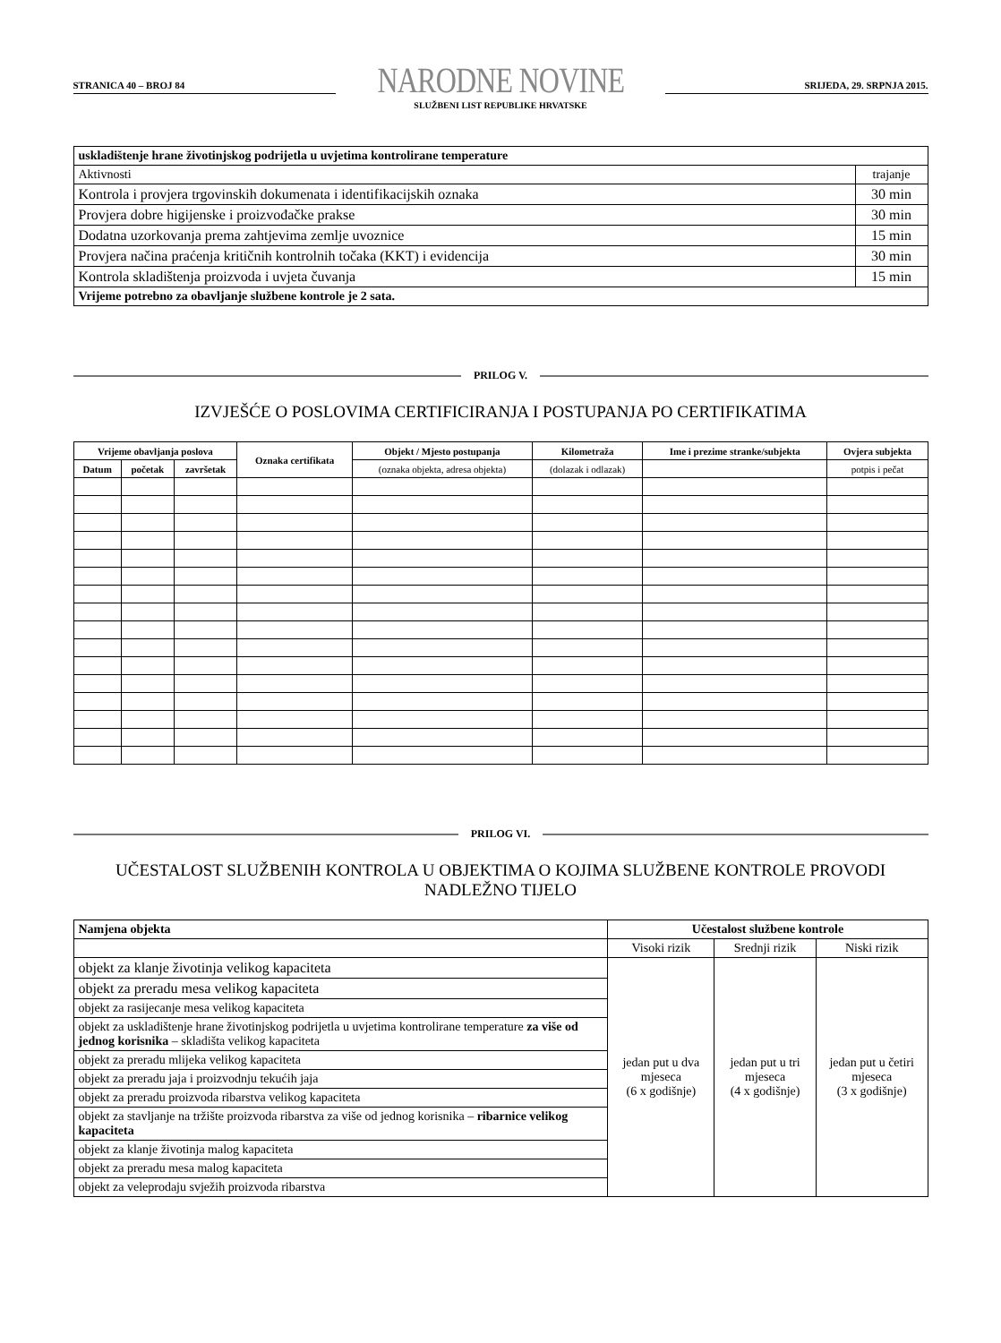STRANICA 40 – BROJ 84
NARODNE NOVINE
SLUŽBENI LIST REPUBLIKE HRVATSKE
SRIJEDA, 29. SRPNJA 2015.
| uskladištenje hrane životinjskog podrijetla u uvjetima kontrolirane temperature | |
| Aktivnosti | trajanje |
| Kontrola i provjera trgovinskih dokumenata i identifikacijskih oznaka | 30 min |
| Provjera dobre higijenske i proizvođačke prakse | 30 min |
| Dodatna uzorkovanja prema zahtjevima zemlje uvoznice | 15 min |
| Provjera načina praćenja kritičnih kontrolnih točaka (KKT) i evidencija | 30 min |
| Kontrola skladištenja proizvoda i uvjeta čuvanja | 15 min |
| Vrijeme potrebno za obavljanje službene kontrole je 2 sata. | |
PRILOG V.
IZVJEŠĆE O POSLOVIMA CERTIFICIRANJA I POSTUPANJA PO CERTIFIKATIMA
| Vrijeme obavljanja poslova | | | Oznaka certifikata | Objekt / Mjesto postupanja | Kilometraža | Ime i prezime stranke/subjekta | Ovjera subjekta |
| --- | --- | --- | --- | --- | --- | --- | --- |
| Datum | početak | završetak | | (oznaka objekta, adresa objekta) | (dolazak i odlazak) | | potpis i pečat |
PRILOG VI.
UČESTALOST SLUŽBENIH KONTROLA U OBJEKTIMA O KOJIMA SLUŽBENE KONTROLE PROVODI NADLEŽNO TIJELO
| Namjena objekta | Učestalost službene kontrole | | |
| --- | --- | --- | --- |
| | Visoki rizik | Srednji rizik | Niski rizik |
| objekt za klanje životinja velikog kapaciteta | jedan put u dva mjeseca (6 x godišnje) | jedan put u tri mjeseca (4 x godišnje) | jedan put u četiri mjeseca (3 x godišnje) |
| objekt za preradu mesa velikog kapaciteta | | | |
| objekt za rasijecanje mesa velikog kapaciteta | | | |
| objekt za uskladištenje hrane životinjskog podrijetla u uvjetima kontrolirane temperature za više od jednog korisnika – skladišta velikog kapaciteta | | | |
| objekt za preradu mlijeka velikog kapaciteta | | | |
| objekt za preradu jaja i proizvodnju tekućih jaja | | | |
| objekt za preradu proizvoda ribarstva velikog kapaciteta | | | |
| objekt za stavljanje na tržište proizvoda ribarstva za više od jednog korisnika – ribarnice velikog kapaciteta | | | |
| objekt za klanje životinja malog kapaciteta | | | |
| objekt za preradu mesa malog kapaciteta | | | |
| objekt za veleprodaju svježih proizvoda ribarstva | | | |